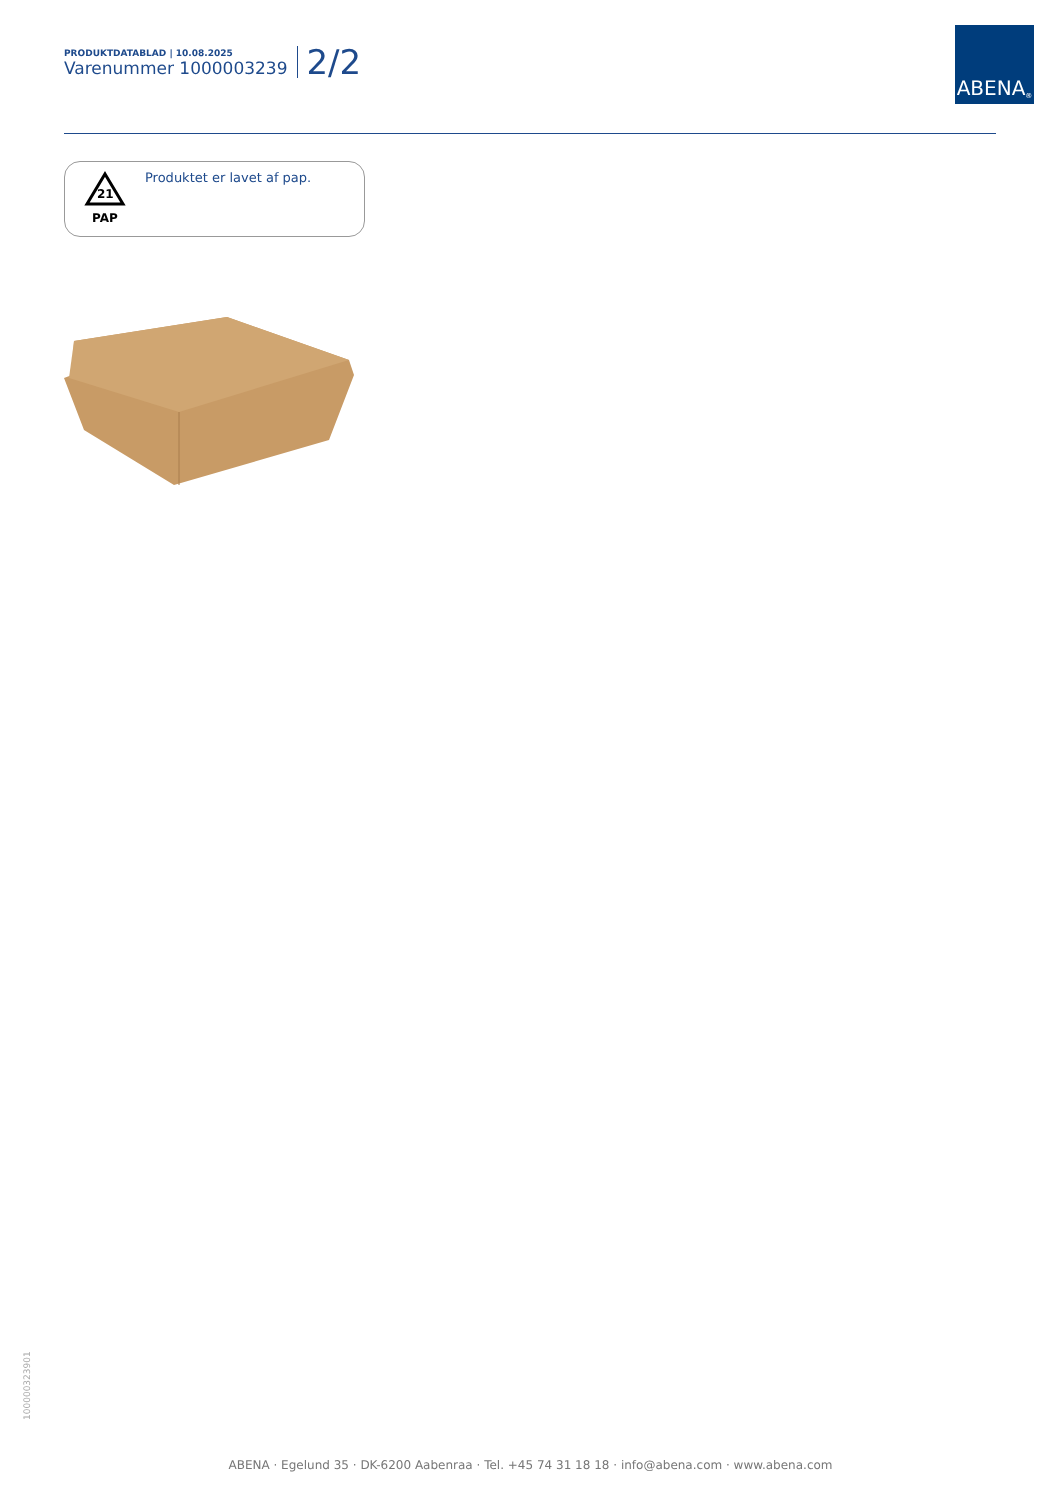PRODUKTDATABLAD | 10.08.2025
Varenummer 1000003239
2/2
ABENA<sup>®</sup>
21
PAP
Produktet er lavet af pap.
100000323901
ABENA · Egelund 35 · DK-6200 Aabenraa · Tel. +45 74 31 18 18 · info@abena.com · www.abena.com